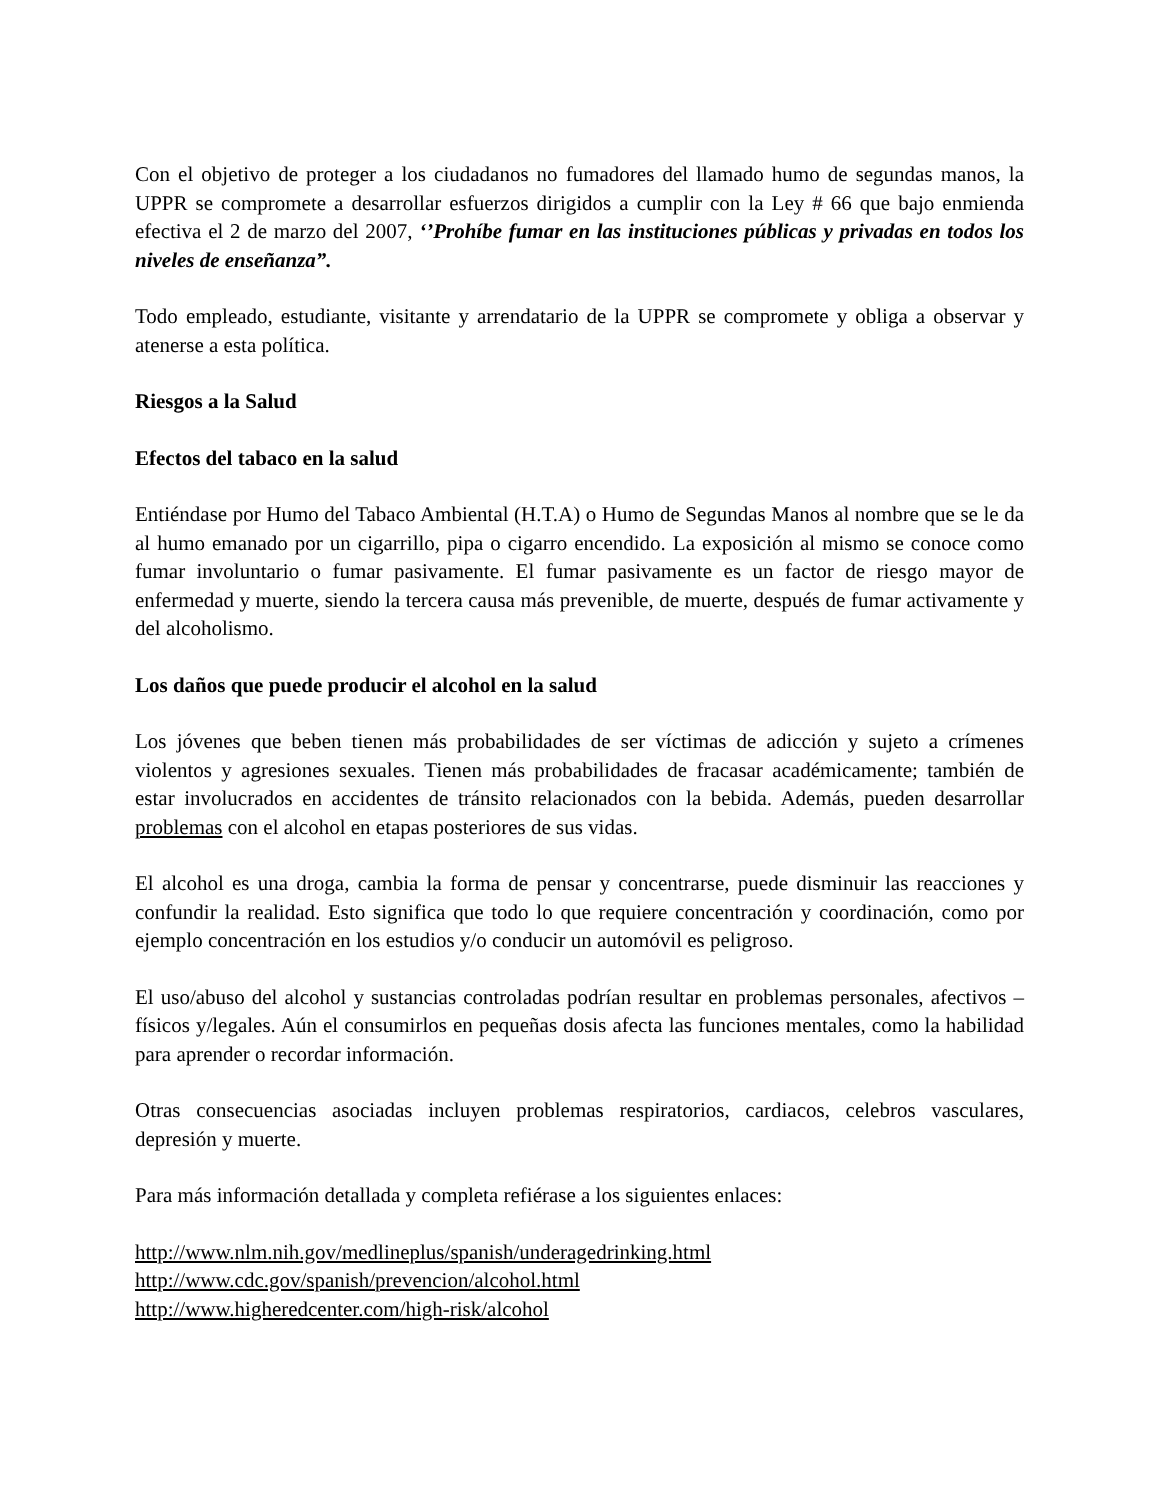Con el objetivo de proteger a los ciudadanos no fumadores del llamado humo de segundas manos, la UPPR se compromete a desarrollar esfuerzos dirigidos a cumplir con la Ley # 66 que bajo enmienda efectiva el 2 de marzo del 2007, ‘’Prohíbe fumar en las instituciones públicas y privadas en todos los niveles de enseñanza”.
Todo empleado, estudiante, visitante y arrendatario de la UPPR se compromete y obliga a observar y atenerse a esta política.
Riesgos a la Salud
Efectos del tabaco en la salud
Entiéndase por Humo del Tabaco Ambiental (H.T.A) o Humo de Segundas Manos al nombre que se le da al humo emanado por un cigarrillo, pipa o cigarro encendido. La exposición al mismo se conoce como fumar involuntario o fumar pasivamente. El fumar pasivamente es un factor de riesgo mayor de enfermedad y muerte, siendo la tercera causa más prevenible, de muerte, después de fumar activamente y del alcoholismo.
Los daños que puede producir el alcohol en la salud
Los jóvenes que beben tienen más probabilidades de ser víctimas de adicción y sujeto a crímenes violentos y agresiones sexuales. Tienen más probabilidades de fracasar académicamente; también de estar involucrados en accidentes de tránsito relacionados con la bebida. Además, pueden desarrollar problemas con el alcohol en etapas posteriores de sus vidas.
El alcohol es una droga, cambia la forma de pensar y concentrarse, puede disminuir las reacciones y confundir la realidad. Esto significa que todo lo que requiere concentración y coordinación, como por ejemplo concentración en los estudios y/o conducir un automóvil es peligroso.
El uso/abuso del alcohol y sustancias controladas podrían resultar en problemas personales, afectivos – físicos y/legales. Aún el consumirlos en pequeñas dosis afecta las funciones mentales, como la habilidad para aprender o recordar información.
Otras consecuencias asociadas incluyen problemas respiratorios, cardiacos, celebros vasculares, depresión y muerte.
Para más información detallada y completa refiérase a los siguientes enlaces:
http://www.nlm.nih.gov/medlineplus/spanish/underagedrinking.html
http://www.cdc.gov/spanish/prevencion/alcohol.html
http://www.higheredcenter.com/high-risk/alcohol